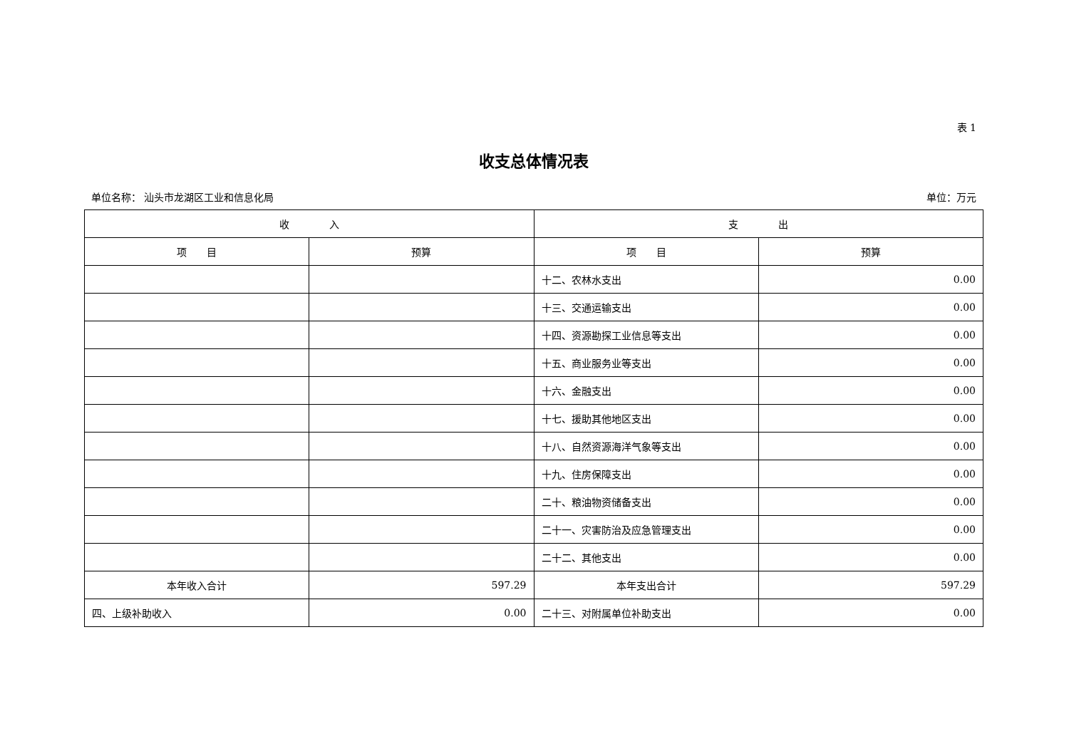表 1
收支总体情况表
单位名称： 汕头市龙湖区工业和信息化局 单位：万元
| 收 入 | | 支 出 | |
| --- | --- | --- | --- |
| 项 目 | 预算 | 项 目 | 预算 |
| | | 十二、农林水支出 | 0.00 |
| | | 十三、交通运输支出 | 0.00 |
| | | 十四、资源勘探工业信息等支出 | 0.00 |
| | | 十五、商业服务业等支出 | 0.00 |
| | | 十六、金融支出 | 0.00 |
| | | 十七、援助其他地区支出 | 0.00 |
| | | 十八、自然资源海洋气象等支出 | 0.00 |
| | | 十九、住房保障支出 | 0.00 |
| | | 二十、粮油物资储备支出 | 0.00 |
| | | 二十一、灾害防治及应急管理支出 | 0.00 |
| | | 二十二、其他支出 | 0.00 |
| 本年收入合计 | 597.29 | 本年支出合计 | 597.29 |
| 四、上级补助收入 | 0.00 | 二十三、对附属单位补助支出 | 0.00 |